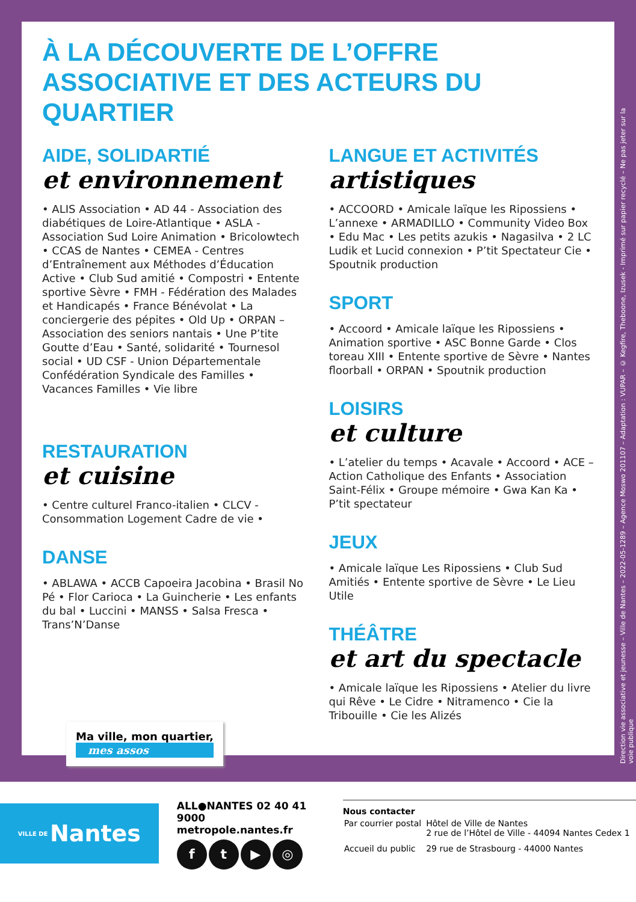À LA DÉCOUVERTE DE L’OFFRE ASSOCIATIVE ET DES ACTEURS DU QUARTIER
AIDE, SOLIDARTIÉ
et environnement
• ALIS Association • AD 44 - Association des diabétiques de Loire-Atlantique • ASLA - Association Sud Loire Animation • Bricolowtech • CCAS de Nantes • CEMEA - Centres d’Entraînement aux Méthodes d’Éducation Active • Club Sud amitié • Compostri • Entente sportive Sèvre • FMH - Fédération des Malades et Handicapés • France Bénévolat • La conciergerie des pépites • Old Up • ORPAN – Association des seniors nantais • Une P’tite Goutte d’Eau • Santé, solidarité • Tournesol social • UD CSF - Union Départementale Confédération Syndicale des Familles • Vacances Familles • Vie libre
RESTAURATION
et cuisine
• Centre culturel Franco-italien • CLCV - Consommation Logement Cadre de vie •
DANSE
• ABLAWA • ACCB Capoeira Jacobina • Brasil No Pé • Flor Carioca • La Guincherie • Les enfants du bal • Luccini • MANSS • Salsa Fresca • Trans’N’Danse
LANGUE ET ACTIVITÉS
artistiques
• ACCOORD • Amicale laïque les Ripossiens • L’annexe • ARMADILLO • Community Video Box • Edu Mac • Les petits azukis • Nagasilva • 2 LC Ludik et Lucid connexion • P’tit Spectateur Cie • Spoutnik production
SPORT
• Accoord • Amicale laïque les Ripossiens • Animation sportive • ASC Bonne Garde • Clos toreau XIII • Entente sportive de Sèvre • Nantes floorball • ORPAN • Spoutnik production
LOISIRS
et culture
• L’atelier du temps • Acavale • Accoord • ACE – Action Catholique des Enfants • Association Saint-Félix • Groupe mémoire • Gwa Kan Ka • P’tit spectateur
JEUX
• Amicale laïque Les Ripossiens • Club Sud Amitiés • Entente sportive de Sèvre • Le Lieu Utile
THÉÂTRE
et art du spectacle
• Amicale laïque les Ripossiens • Atelier du livre qui Rêve • Le Cidre • Nitramenco • Cie la Tribouille • Cie les Alizés
Direction vie associative et jeunesse – Ville de Nantes – 2022-05-1289 – Agence Moswo 201107 – Adaptation : VUPAR – © Kegfire, Theboone, Izusek - Imprimé sur papier recyclé – Ne pas jeter sur la voie publique
Ma ville, mon quartier,
mes assos
VILLE DE Nantes
ALL●NANTES 02 40 41 9000
metropole.nantes.fr
ft ▶ ◎
Nous contacter
| Par courrier postal | Hôtel de Ville de Nantes 2 rue de l’Hôtel de Ville - 44094 Nantes Cedex 1 |
| Accueil du public | 29 rue de Strasbourg - 44000 Nantes |